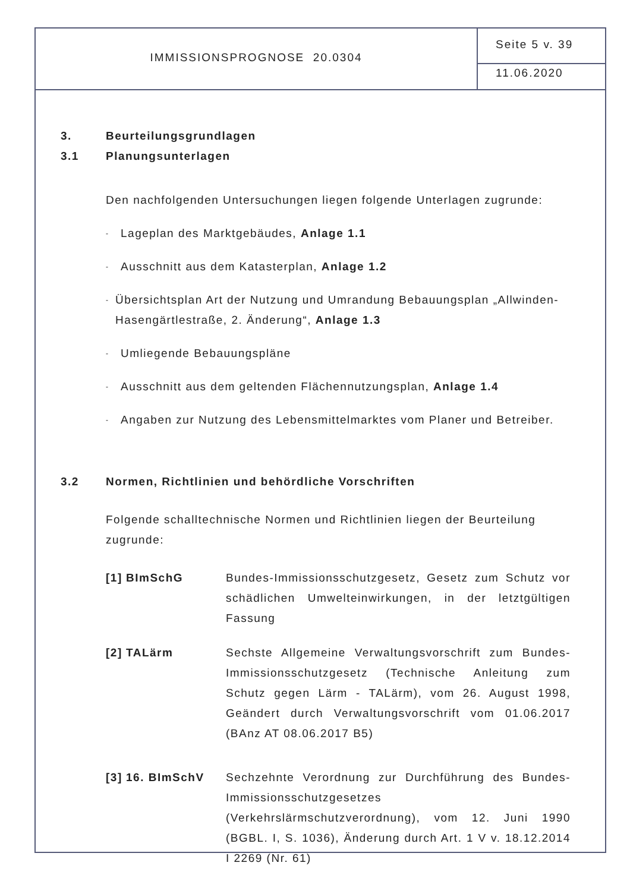IMMISSIONSPROGNOSE 20.0304
Seite 5 v. 39
11.06.2020
3. Beurteilungsgrundlagen
3.1 Planungsunterlagen
Den nachfolgenden Untersuchungen liegen folgende Unterlagen zugrunde:
-
Lageplan des Marktgebäudes, Anlage 1.1
-
Ausschnitt aus dem Katasterplan, Anlage 1.2
-
Übersichtsplan Art der Nutzung und Umrandung Bebauungsplan „Allwinden-Hasengärtlestraße, 2. Änderung“, Anlage 1.3
-
Umliegende Bebauungspläne
-
Ausschnitt aus dem geltenden Flächennutzungsplan, Anlage 1.4
-
Angaben zur Nutzung des Lebensmittelmarktes vom Planer und Betreiber.
3.2 Normen, Richtlinien und behördliche Vorschriften
Folgende schalltechnische Normen und Richtlinien liegen der Beurteilung zugrunde:
[1] BImSchG Bundes-Immissionsschutzgesetz, Gesetz zum Schutz vor schädlichen Umwelteinwirkungen, in der letztgültigen Fassung
[2] TALärm Sechste Allgemeine Verwaltungsvorschrift zum Bundes-Immissionsschutzgesetz (Technische Anleitung zum Schutz gegen Lärm - TALärm), vom 26. August 1998, Geändert durch Verwaltungsvorschrift vom 01.06.2017 (BAnz AT 08.06.2017 B5)
[3] 16. BImSchV Sechzehnte Verordnung zur Durchführung des Bundes-Immissionsschutzgesetzes (Verkehrslärmschutzverordnung), vom 12. Juni 1990 (BGBL. I, S. 1036), Änderung durch Art. 1 V v. 18.12.2014 I 2269 (Nr. 61)